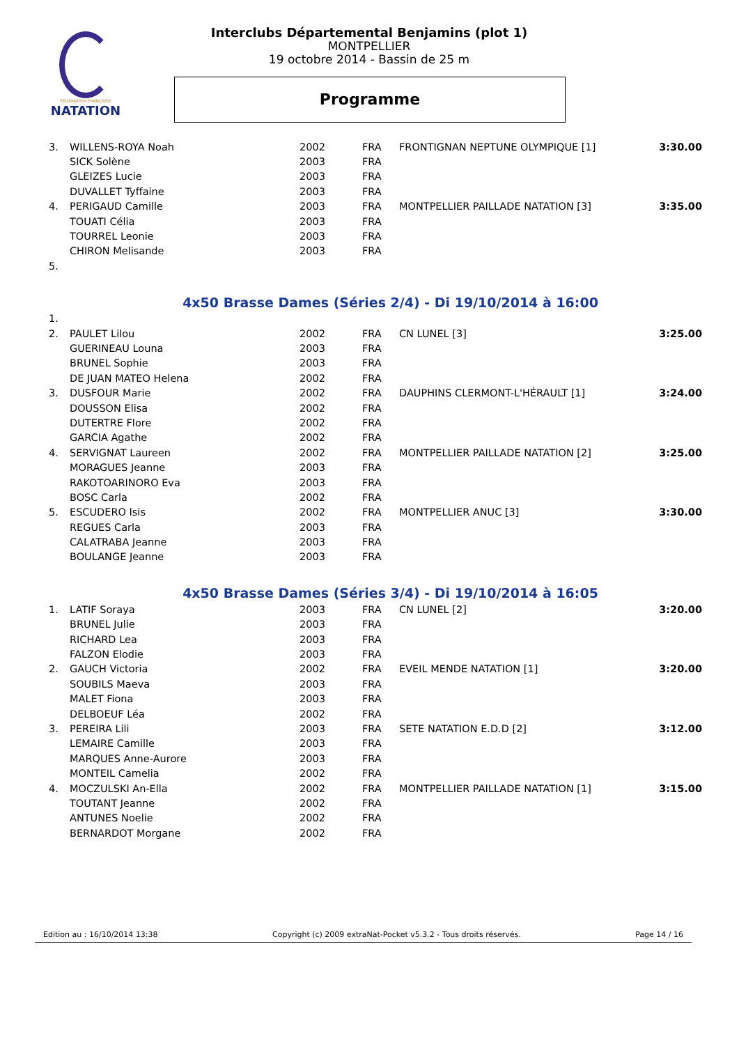FÉDÉRATION FRANÇAISE
NATATION
Interclubs Départemental Benjamins (plot 1)
MONTPELLIER
19 octobre 2014 - Bassin de 25 m
Programme
| 3. | WILLENS-ROYA Noah | 2002 | FRA | FRONTIGNAN NEPTUNE OLYMPIQUE [1] | 3:30.00 |
| | SICK Solène | 2003 | FRA | | |
| | GLEIZES Lucie | 2003 | FRA | | |
| | DUVALLET Tyffaine | 2003 | FRA | | |
| 4. | PERIGAUD Camille | 2003 | FRA | MONTPELLIER PAILLADE NATATION [3] | 3:35.00 |
| | TOUATI Célia | 2003 | FRA | | |
| | TOURREL Leonie | 2003 | FRA | | |
| | CHIRON Melisande | 2003 | FRA | | |
| 5. | | | | | |
4x50 Brasse Dames (Séries 2/4) - Di 19/10/2014 à 16:00
| 1. | | | | | |
| 2. | PAULET Lilou | 2002 | FRA | CN LUNEL [3] | 3:25.00 |
| | GUERINEAU Louna | 2003 | FRA | | |
| | BRUNEL Sophie | 2003 | FRA | | |
| | DE JUAN MATEO Helena | 2002 | FRA | | |
| 3. | DUSFOUR Marie | 2002 | FRA | DAUPHINS CLERMONT-L'HÉRAULT [1] | 3:24.00 |
| | DOUSSON Elisa | 2002 | FRA | | |
| | DUTERTRE Flore | 2002 | FRA | | |
| | GARCIA Agathe | 2002 | FRA | | |
| 4. | SERVIGNAT Laureen | 2002 | FRA | MONTPELLIER PAILLADE NATATION [2] | 3:25.00 |
| | MORAGUES Jeanne | 2003 | FRA | | |
| | RAKOTOARINORO Eva | 2003 | FRA | | |
| | BOSC Carla | 2002 | FRA | | |
| 5. | ESCUDERO Isis | 2002 | FRA | MONTPELLIER ANUC [3] | 3:30.00 |
| | REGUES Carla | 2003 | FRA | | |
| | CALATRABA Jeanne | 2003 | FRA | | |
| | BOULANGE Jeanne | 2003 | FRA | | |
4x50 Brasse Dames (Séries 3/4) - Di 19/10/2014 à 16:05
| 1. | LATIF Soraya | 2003 | FRA | CN LUNEL [2] | 3:20.00 |
| | BRUNEL Julie | 2003 | FRA | | |
| | RICHARD Lea | 2003 | FRA | | |
| | FALZON Elodie | 2003 | FRA | | |
| 2. | GAUCH Victoria | 2002 | FRA | EVEIL MENDE NATATION [1] | 3:20.00 |
| | SOUBILS Maeva | 2003 | FRA | | |
| | MALET Fiona | 2003 | FRA | | |
| | DELBOEUF Léa | 2002 | FRA | | |
| 3. | PEREIRA Lili | 2003 | FRA | SETE NATATION E.D.D [2] | 3:12.00 |
| | LEMAIRE Camille | 2003 | FRA | | |
| | MARQUES Anne-Aurore | 2003 | FRA | | |
| | MONTEIL Camelia | 2002 | FRA | | |
| 4. | MOCZULSKI An-Ella | 2002 | FRA | MONTPELLIER PAILLADE NATATION [1] | 3:15.00 |
| | TOUTANT Jeanne | 2002 | FRA | | |
| | ANTUNES Noelie | 2002 | FRA | | |
| | BERNARDOT Morgane | 2002 | FRA | | |
Edition au : 16/10/2014 13:38 Copyright (c) 2009 extraNat-Pocket v5.3.2 - Tous droits réservés. Page 14 / 16